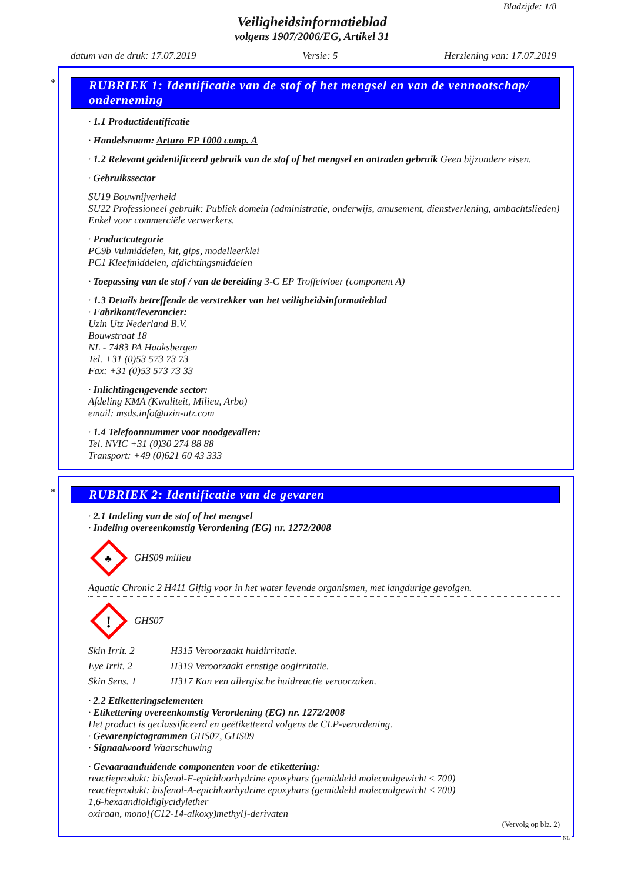Bladzijde: 1/8
Veiligheidsinformatieblad
volgens 1907/2006/EG, Artikel 31
datum van de druk: 17.07.2019 Versie: 5 Herziening van: 17.07.2019
*
RUBRIEK 1: Identificatie van de stof of het mengsel en van de vennootschap/ onderneming
· 1.1 Productidentificatie
· Handelsnaam: Arturo EP 1000 comp. A
· 1.2 Relevant geïdentificeerd gebruik van de stof of het mengsel en ontraden gebruik Geen bijzondere eisen.
· Gebruikssector
SU19 Bouwnijverheid
SU22 Professioneel gebruik: Publiek domein (administratie, onderwijs, amusement, dienstverlening, ambachtslieden)
Enkel voor commerciële verwerkers.
· Productcategorie
PC9b Vulmiddelen, kit, gips, modelleerklei
PC1 Kleefmiddelen, afdichtingsmiddelen
· Toepassing van de stof / van de bereiding 3-C EP Troffelvloer (component A)
· 1.3 Details betreffende de verstrekker van het veiligheidsinformatieblad
· Fabrikant/leverancier:
Uzin Utz Nederland B.V.
Bouwstraat 18
NL - 7483 PA Haaksbergen
Tel. +31 (0)53 573 73 73
Fax: +31 (0)53 573 73 33
· Inlichtingengevende sector:
Afdeling KMA (Kwaliteit, Milieu, Arbo)
email: msds.info@uzin-utz.com
· 1.4 Telefoonnummer voor noodgevallen:
Tel. NVIC +31 (0)30 274 88 88
Transport: +49 (0)621 60 43 333
*
RUBRIEK 2: Identificatie van de gevaren
· 2.1 Indeling van de stof of het mengsel
· Indeling overeenkomstig Verordening (EG) nr. 1272/2008
♣
GHS09 milieu
Aquatic Chronic 2 H411 Giftig voor in het water levende organismen, met langdurige gevolgen.
!
GHS07
Skin Irrit. 2 H315 Veroorzaakt huidirritatie.
Eye Irrit. 2 H319 Veroorzaakt ernstige oogirritatie.
Skin Sens. 1 H317 Kan een allergische huidreactie veroorzaken.
· 2.2 Etiketteringselementen
· Etikettering overeenkomstig Verordening (EG) nr. 1272/2008
Het product is geclassificeerd en geëtiketteerd volgens de CLP-verordening.
· Gevarenpictogrammen GHS07, GHS09
· Signaalwoord Waarschuwing
· Gevaaraanduidende componenten voor de etikettering:
reactieprodukt: bisfenol-F-epichloorhydrine epoxyhars (gemiddeld molecuulgewicht ≤ 700)
reactieprodukt: bisfenol-A-epichloorhydrine epoxyhars (gemiddeld molecuulgewicht ≤ 700)
1,6-hexaandioldiglycidylether
oxiraan, mono[(C12-14-alkoxy)methyl]-derivaten
(Vervolg op blz. 2)
NL